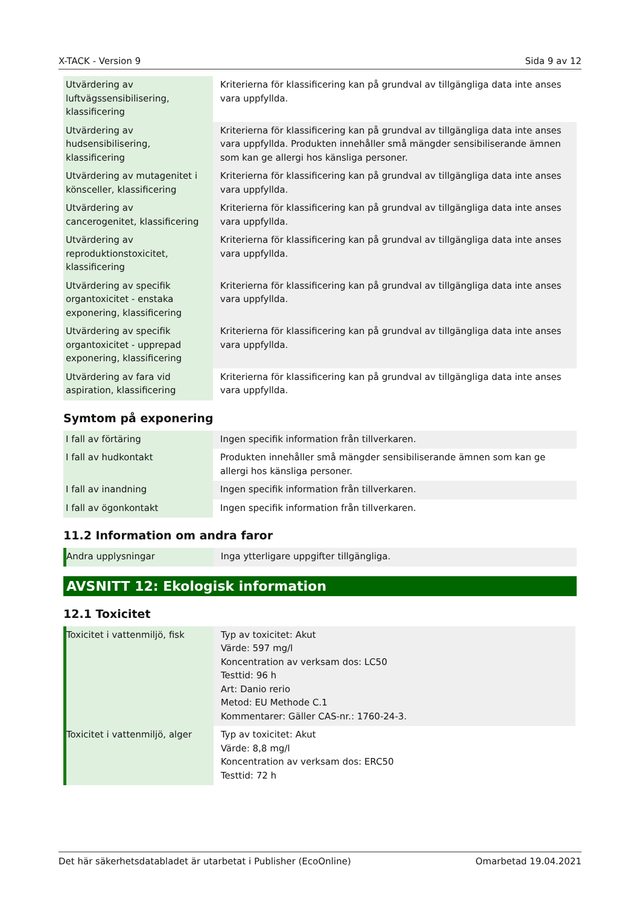X-TACK - Version 9 Sida 9 av 12
| Utvärdering av luftvägssensibilisering, klassificering | Kriterierna för klassificering kan på grundval av tillgängliga data inte anses vara uppfyllda. |
| Utvärdering av hudsensibilisering, klassificering | Kriterierna för klassificering kan på grundval av tillgängliga data inte anses vara uppfyllda. Produkten innehåller små mängder sensibiliserande ämnen som kan ge allergi hos känsliga personer. |
| Utvärdering av mutagenitet i könsceller, klassificering | Kriterierna för klassificering kan på grundval av tillgängliga data inte anses vara uppfyllda. |
| Utvärdering av cancerogenitet, klassificering | Kriterierna för klassificering kan på grundval av tillgängliga data inte anses vara uppfyllda. |
| Utvärdering av reproduktionstoxicitet, klassificering | Kriterierna för klassificering kan på grundval av tillgängliga data inte anses vara uppfyllda. |
| Utvärdering av specifik organtoxicitet - enstaka exponering, klassificering | Kriterierna för klassificering kan på grundval av tillgängliga data inte anses vara uppfyllda. |
| Utvärdering av specifik organtoxicitet - upprepad exponering, klassificering | Kriterierna för klassificering kan på grundval av tillgängliga data inte anses vara uppfyllda. |
| Utvärdering av fara vid aspiration, klassificering | Kriterierna för klassificering kan på grundval av tillgängliga data inte anses vara uppfyllda. |
Symtom på exponering
| I fall av förtäring | Ingen specifik information från tillverkaren. |
| I fall av hudkontakt | Produkten innehåller små mängder sensibiliserande ämnen som kan ge allergi hos känsliga personer. |
| I fall av inandning | Ingen specifik information från tillverkaren. |
| I fall av ögonkontakt | Ingen specifik information från tillverkaren. |
11.2 Information om andra faror
| Andra upplysningar | Inga ytterligare uppgifter tillgängliga. |
AVSNITT 12: Ekologisk information
12.1 Toxicitet
| Toxicitet i vattenmiljö, fisk | Typ av toxicitet: Akut Värde: 597 mg/l Koncentration av verksam dos: LC50 Testtid: 96 h Art: Danio rerio Metod: EU Methode C.1 Kommentarer: Gäller CAS-nr.: 1760-24-3. |
| Toxicitet i vattenmiljö, alger | Typ av toxicitet: Akut Värde: 8,8 mg/l Koncentration av verksam dos: ERC50 Testtid: 72 h |
Det här säkerhetsdatabladet är utarbetat i Publisher (EcoOnline) Omarbetad 19.04.2021